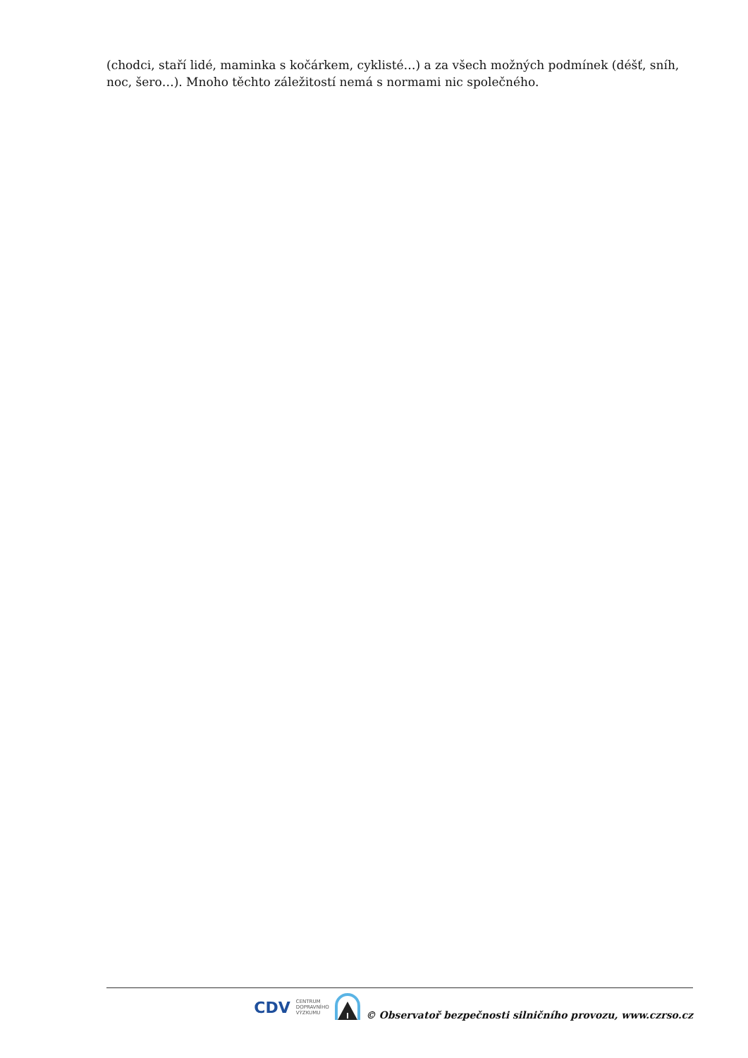(chodci, staří lidé, maminka s kočárkem, cyklisté…) a za všech možných podmínek (déšť, sníh, noc, šero…). Mnoho těchto záležitostí nemá s normami nic společného.
CDV CENTRUM
DOPRAVNÍHO
VÝZKUMU © Observatoř bezpečnosti silničního provozu, www.czrso.cz